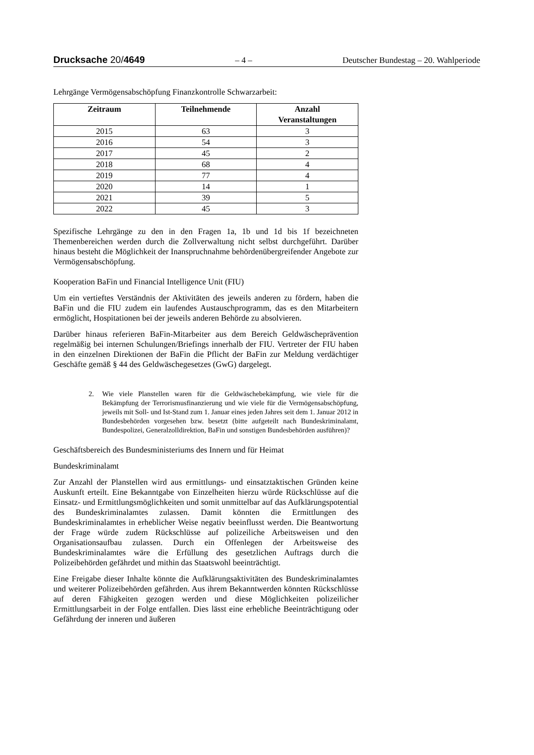Drucksache 20/4649 – 4 – Deutscher Bundestag – 20. Wahlperiode
Lehrgänge Vermögensabschöpfung Finanzkontrolle Schwarzarbeit:
| Zeitraum | Teilnehmende | Anzahl Veranstaltungen |
| --- | --- | --- |
| 2015 | 63 | 3 |
| 2016 | 54 | 3 |
| 2017 | 45 | 2 |
| 2018 | 68 | 4 |
| 2019 | 77 | 4 |
| 2020 | 14 | 1 |
| 2021 | 39 | 5 |
| 2022 | 45 | 3 |
Spezifische Lehrgänge zu den in den Fragen 1a, 1b und 1d bis 1f bezeichneten Themenbereichen werden durch die Zollverwaltung nicht selbst durchgeführt. Darüber hinaus besteht die Möglichkeit der Inanspruchnahme behördenübergreifender Angebote zur Vermögensabschöpfung.
Kooperation BaFin und Financial Intelligence Unit (FIU)
Um ein vertieftes Verständnis der Aktivitäten des jeweils anderen zu fördern, haben die BaFin und die FIU zudem ein laufendes Austauschprogramm, das es den Mitarbeitern ermöglicht, Hospitationen bei der jeweils anderen Behörde zu absolvieren.
Darüber hinaus referieren BaFin-Mitarbeiter aus dem Bereich Geldwäscheprävention regelmäßig bei internen Schulungen/Briefings innerhalb der FIU. Vertreter der FIU haben in den einzelnen Direktionen der BaFin die Pflicht der BaFin zur Meldung verdächtiger Geschäfte gemäß § 44 des Geldwäschegesetzes (GwG) dargelegt.
2. Wie viele Planstellen waren für die Geldwäschebekämpfung, wie viele für die Bekämpfung der Terrorismusfinanzierung und wie viele für die Vermögensabschöpfung, jeweils mit Soll- und Ist-Stand zum 1. Januar eines jeden Jahres seit dem 1. Januar 2012 in Bundesbehörden vorgesehen bzw. besetzt (bitte aufgeteilt nach Bundeskriminalamt, Bundespolizei, Generalzolldirektion, BaFin und sonstigen Bundesbehörden ausführen)?
Geschäftsbereich des Bundesministeriums des Innern und für Heimat
Bundeskriminalamt
Zur Anzahl der Planstellen wird aus ermittlungs- und einsatztaktischen Gründen keine Auskunft erteilt. Eine Bekanntgabe von Einzelheiten hierzu würde Rückschlüsse auf die Einsatz- und Ermittlungsmöglichkeiten und somit unmittelbar auf das Aufklärungspotential des Bundeskriminalamtes zulassen. Damit könnten die Ermittlungen des Bundeskriminalamtes in erheblicher Weise negativ beeinflusst werden. Die Beantwortung der Frage würde zudem Rückschlüsse auf polizeiliche Arbeitsweisen und den Organisationsaufbau zulassen. Durch ein Offenlegen der Arbeitsweise des Bundeskriminalamtes wäre die Erfüllung des gesetzlichen Auftrags durch die Polizeibehörden gefährdet und mithin das Staatswohl beeinträchtigt.
Eine Freigabe dieser Inhalte könnte die Aufklärungsaktivitäten des Bundeskriminalamtes und weiterer Polizeibehörden gefährden. Aus ihrem Bekanntwerden könnten Rückschlüsse auf deren Fähigkeiten gezogen werden und diese Möglichkeiten polizeilicher Ermittlungsarbeit in der Folge entfallen. Dies lässt eine erhebliche Beeinträchtigung oder Gefährdung der inneren und äußeren